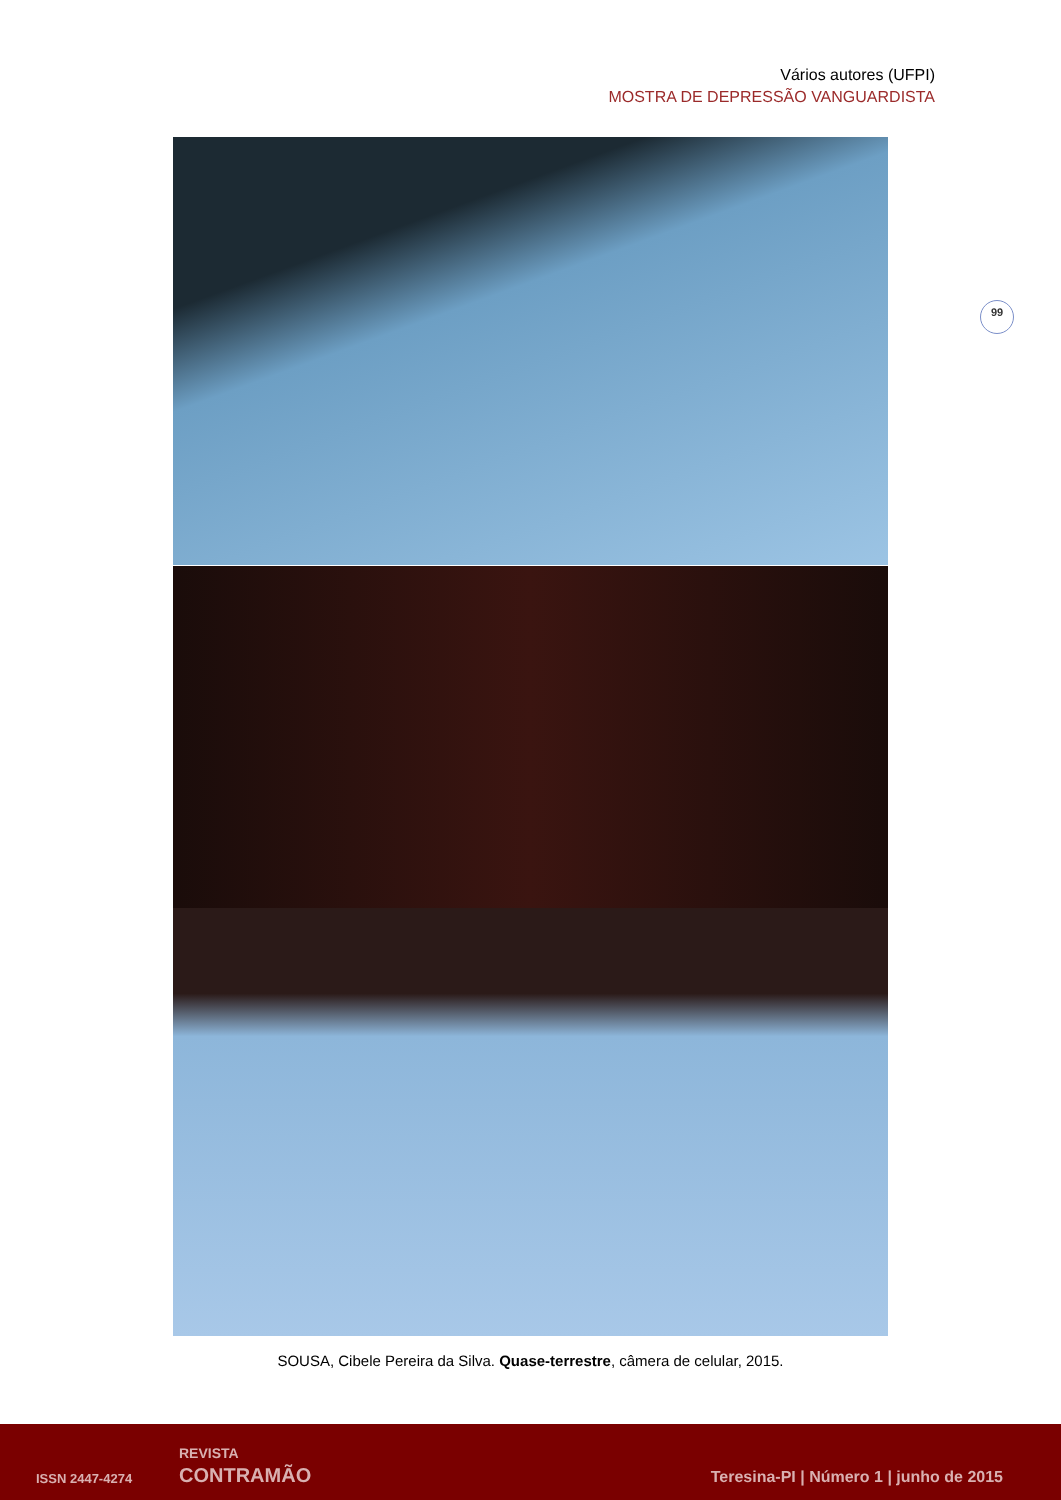Vários autores (UFPI)
MOSTRA DE DEPRESSÃO VANGUARDISTA
99
SOUSA, Cibele Pereira da Silva. Quase-terrestre, câmera de celular, 2015.
ISSN 2447-4274
REVISTA
CONTRAMÃO
Teresina-PI | Número 1 | junho de 2015